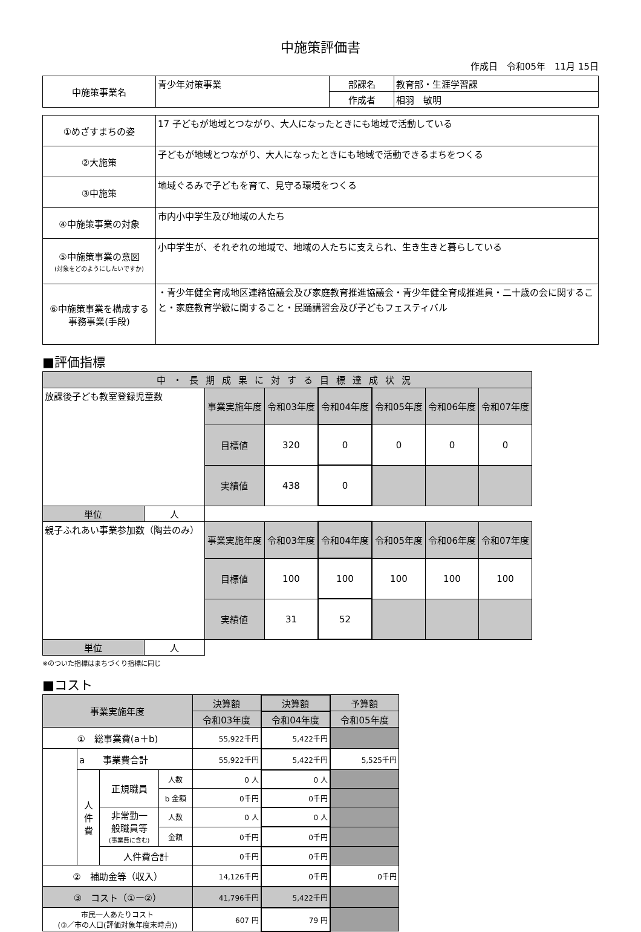中施策評価書
作成日　令和05年　11月 15日
| 中施策事業名 | 青少年対策事業 | 部課名 | 教育部・生涯学習課 |
| | | 作成者 | 相羽 敏明 |
| ①めざすまちの姿 | 17 子どもが地域とつながり、大人になったときにも地域で活動している |
| ②大施策 | 子どもが地域とつながり、大人になったときにも地域で活動できるまちをつくる |
| ③中施策 | 地域ぐるみで子どもを育て、見守る環境をつくる |
| ④中施策事業の対象 | 市内小中学生及び地域の人たち |
| ⑤中施策事業の意図 (対象をどのようにしたいですか) | 小中学生が、それぞれの地域で、地域の人たちに支えられ、生き生きと暮らしている |
| ⑥中施策事業を構成する 事務事業(手段) | ・青少年健全育成地区連絡協議会及び家庭教育推進協議会・青少年健全育成推進員・二十歳の会に関すること・家庭教育学級に関すること・民踊講習会及び子どもフェスティバル |
■評価指標
| 中・長期成果に対する目標達成状況 | | | | | | | |
| 放課後子ども教室登録児童数 | | 事業実施年度 | 令和03年度 | 令和04年度 | 令和05年度 | 令和06年度 | 令和07年度 |
| | | 目標値 | 320 | 0 | 0 | 0 | 0 |
| | | 実績値 | 438 | 0 | | | |
| 単位 | 人 | | | | | | |
| 親子ふれあい事業参加数（陶芸のみ） | | 事業実施年度 | 令和03年度 | 令和04年度 | 令和05年度 | 令和06年度 | 令和07年度 |
| | | 目標値 | 100 | 100 | 100 | 100 | 100 |
| | | 実績値 | 31 | 52 | | | |
| 単位 | 人 | | | | | | |
※のついた指標はまちづくり指標に同じ
■コスト
| 事業実施年度 | | | | 決算額 | 決算額 | 予算額 |
| | | | | 令和03年度 | 令和04年度 | 令和05年度 |
| ① 総事業費(a＋b) | | | | 55,922千円 | 5,422千円 | |
| | a 事業費合計 | | | 55,922千円 | 5,422千円 | 5,525千円 |
| | 人 件 費 | 正規職員 | 人数 | 0 人 | 0 人 | |
| | | | b 金額 | 0千円 | 0千円 | |
| | | 非常勤一 般職員等 (事業費に含む) | 人数 | 0 人 | 0 人 | |
| | | | 金額 | 0千円 | 0千円 | |
| | | 人件費合計 | | 0千円 | 0千円 | |
| ② 補助金等（収入） | | | | 14,126千円 | 0千円 | 0千円 |
| ③ コスト（①ー②） | | | | 41,796千円 | 5,422千円 | |
| 市民一人あたりコスト (③／市の人口(評価対象年度末時点)) | | | | 607 円 | 79 円 | |